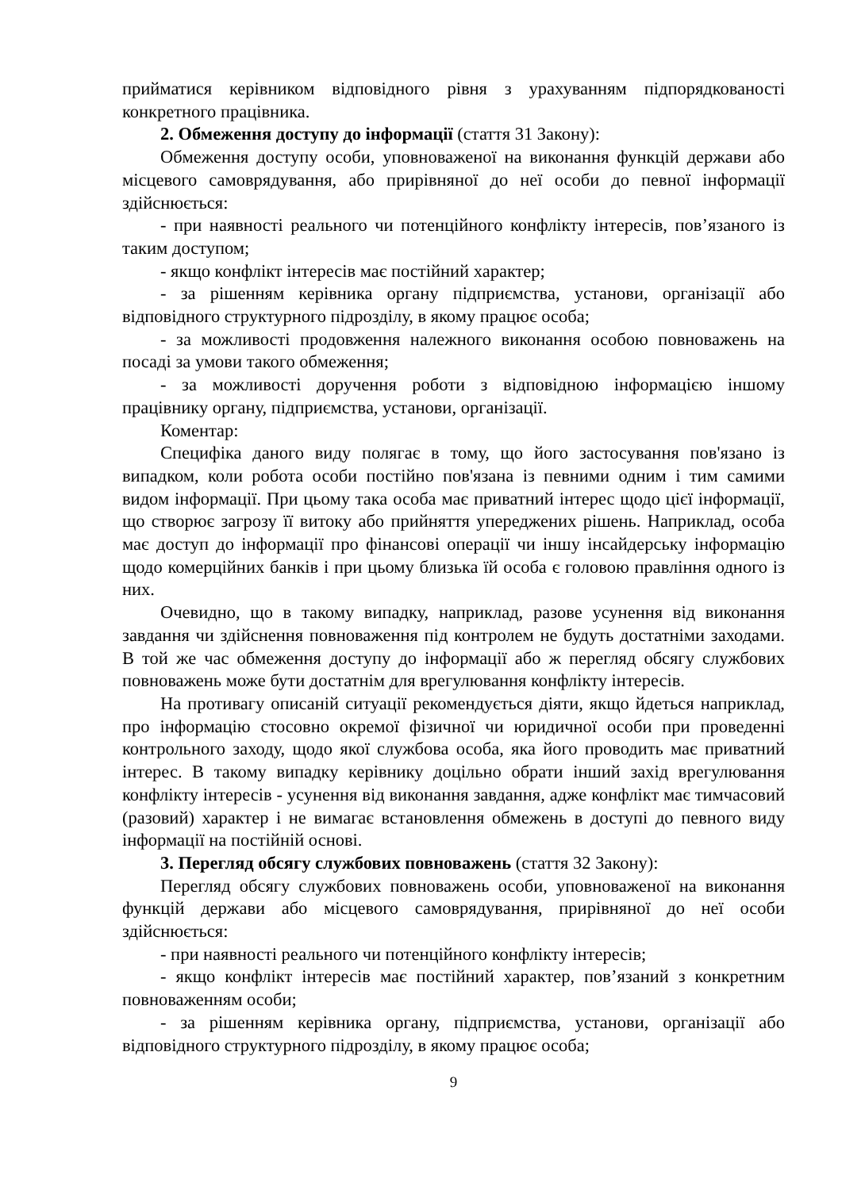прийматися керівником відповідного рівня з урахуванням підпорядкованості конкретного працівника.
2. Обмеження доступу до інформації (стаття 31 Закону):
Обмеження доступу особи, уповноваженої на виконання функцій держави або місцевого самоврядування, або прирівняної до неї особи до певної інформації здійснюється:
- при наявності реального чи потенційного конфлікту інтересів, пов’язаного із таким доступом;
- якщо конфлікт інтересів має постійний характер;
- за рішенням керівника органу підприємства, установи, організації або відповідного структурного підрозділу, в якому працює особа;
- за можливості продовження належного виконання особою повноважень на посаді за умови такого обмеження;
- за можливості доручення роботи з відповідною інформацією іншому працівнику органу, підприємства, установи, організації.
Коментар:
Специфіка даного виду полягає в тому, що його застосування пов'язано із випадком, коли робота особи постійно пов'язана із певними одним і тим самими видом інформації. При цьому така особа має приватний інтерес щодо цієї інформації, що створює загрозу її витоку або прийняття упереджених рішень. Наприклад, особа має доступ до інформації про фінансові операції чи іншу інсайдерську інформацію щодо комерційних банків і при цьому близька їй особа є головою правління одного із них.
Очевидно, що в такому випадку, наприклад, разове усунення від виконання завдання чи здійснення повноваження під контролем не будуть достатніми заходами. В той же час обмеження доступу до інформації або ж перегляд обсягу службових повноважень може бути достатнім для врегулювання конфлікту інтересів.
На противагу описаній ситуації рекомендується діяти, якщо йдеться наприклад, про інформацію стосовно окремої фізичної чи юридичної особи при проведенні контрольного заходу, щодо якої службова особа, яка його проводить має приватний інтерес. В такому випадку керівнику доцільно обрати інший захід врегулювання конфлікту інтересів - усунення від виконання завдання, адже конфлікт має тимчасовий (разовий) характер і не вимагає встановлення обмежень в доступі до певного виду інформації на постійній основі.
3. Перегляд обсягу службових повноважень (стаття 32 Закону):
Перегляд обсягу службових повноважень особи, уповноваженої на виконання функцій держави або місцевого самоврядування, прирівняної до неї особи здійснюється:
- при наявності реального чи потенційного конфлікту інтересів;
- якщо конфлікт інтересів має постійний характер, пов’язаний з конкретним повноваженням особи;
- за рішенням керівника органу, підприємства, установи, організації або відповідного структурного підрозділу, в якому працює особа;
9